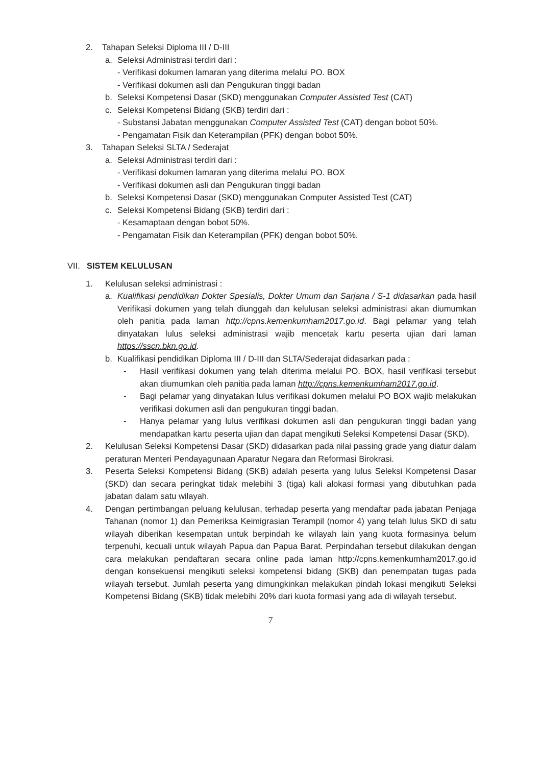2. Tahapan Seleksi Diploma III / D-III
a. Seleksi Administrasi terdiri dari :
- Verifikasi dokumen lamaran yang diterima melalui PO. BOX
- Verifikasi dokumen asli dan Pengukuran tinggi badan
b. Seleksi Kompetensi Dasar (SKD) menggunakan Computer Assisted Test (CAT)
c. Seleksi Kompetensi Bidang (SKB) terdiri dari :
- Substansi Jabatan menggunakan Computer Assisted Test (CAT) dengan bobot 50%.
- Pengamatan Fisik dan Keterampilan (PFK) dengan bobot 50%.
3. Tahapan Seleksi SLTA / Sederajat
a. Seleksi Administrasi terdiri dari :
- Verifikasi dokumen lamaran yang diterima melalui PO. BOX
- Verifikasi dokumen asli dan Pengukuran tinggi badan
b. Seleksi Kompetensi Dasar (SKD) menggunakan Computer Assisted Test (CAT)
c. Seleksi Kompetensi Bidang (SKB) terdiri dari :
- Kesamaptaan dengan bobot 50%.
- Pengamatan Fisik dan Keterampilan (PFK) dengan bobot 50%.
VII. SISTEM KELULUSAN
1. Kelulusan seleksi administrasi :
a. Kualifikasi pendidikan Dokter Spesialis, Dokter Umum dan Sarjana / S-1 didasarkan pada hasil Verifikasi dokumen yang telah diunggah dan kelulusan seleksi administrasi akan diumumkan oleh panitia pada laman http://cpns.kemenkumham2017.go.id. Bagi pelamar yang telah dinyatakan lulus seleksi administrasi wajib mencetak kartu peserta ujian dari laman https://sscn.bkn.go.id.
b. Kualifikasi pendidikan Diploma III / D-III dan SLTA/Sederajat didasarkan pada :
- Hasil verifikasi dokumen yang telah diterima melalui PO. BOX, hasil verifikasi tersebut akan diumumkan oleh panitia pada laman http://cpns.kemenkumham2017.go.id.
- Bagi pelamar yang dinyatakan lulus verifikasi dokumen melalui PO BOX wajib melakukan verifikasi dokumen asli dan pengukuran tinggi badan.
- Hanya pelamar yang lulus verifikasi dokumen asli dan pengukuran tinggi badan yang mendapatkan kartu peserta ujian dan dapat mengikuti Seleksi Kompetensi Dasar (SKD).
2. Kelulusan Seleksi Kompetensi Dasar (SKD) didasarkan pada nilai passing grade yang diatur dalam peraturan Menteri Pendayagunaan Aparatur Negara dan Reformasi Birokrasi.
3. Peserta Seleksi Kompetensi Bidang (SKB) adalah peserta yang lulus Seleksi Kompetensi Dasar (SKD) dan secara peringkat tidak melebihi 3 (tiga) kali alokasi formasi yang dibutuhkan pada jabatan dalam satu wilayah.
4. Dengan pertimbangan peluang kelulusan, terhadap peserta yang mendaftar pada jabatan Penjaga Tahanan (nomor 1) dan Pemeriksa Keimigrasian Terampil (nomor 4) yang telah lulus SKD di satu wilayah diberikan kesempatan untuk berpindah ke wilayah lain yang kuota formasinya belum terpenuhi, kecuali untuk wilayah Papua dan Papua Barat. Perpindahan tersebut dilakukan dengan cara melakukan pendaftaran secara online pada laman http://cpns.kemenkumham2017.go.id dengan konsekuensi mengikuti seleksi kompetensi bidang (SKB) dan penempatan tugas pada wilayah tersebut. Jumlah peserta yang dimungkinkan melakukan pindah lokasi mengikuti Seleksi Kompetensi Bidang (SKB) tidak melebihi 20% dari kuota formasi yang ada di wilayah tersebut.
7